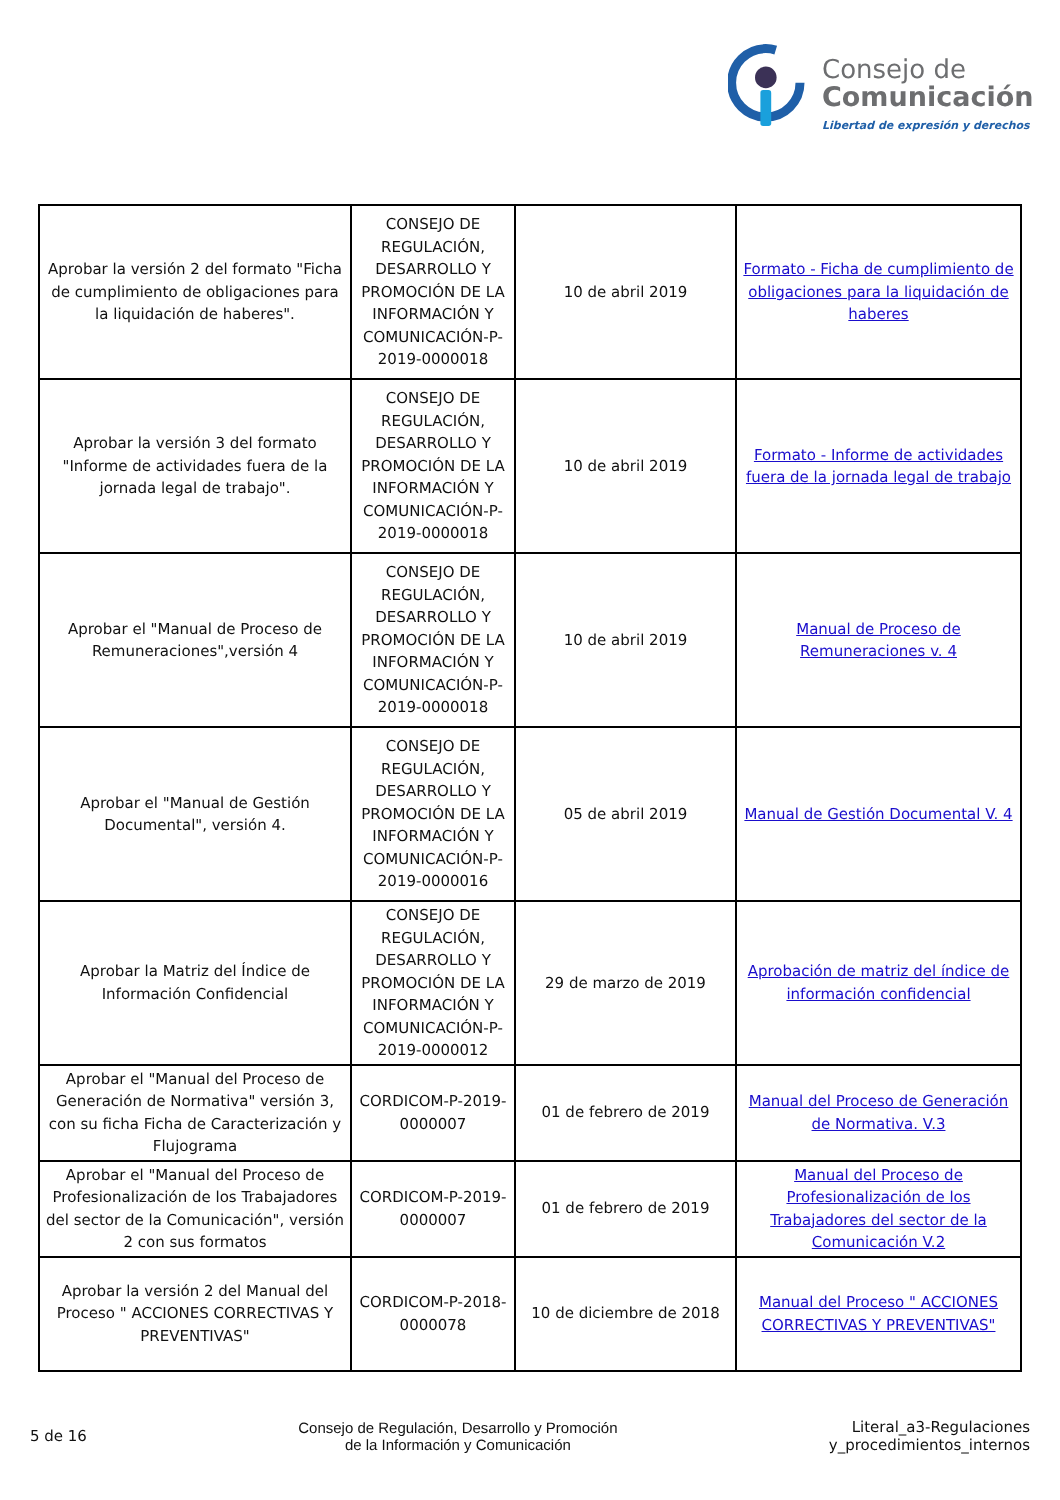Consejo de
Comunicación
Libertad de expresión y derechos
| Aprobar la versión 2 del formato "Ficha de cumplimiento de obligaciones para la liquidación de haberes". | CONSEJO DE REGULACIÓN, DESARROLLO Y PROMOCIÓN DE LA INFORMACIÓN Y COMUNICACIÓN-P-2019-0000018 | 10 de abril 2019 | Formato - Ficha de cumplimiento de obligaciones para la liquidación de haberes |
| Aprobar la versión 3 del formato "Informe de actividades fuera de la jornada legal de trabajo". | CONSEJO DE REGULACIÓN, DESARROLLO Y PROMOCIÓN DE LA INFORMACIÓN Y COMUNICACIÓN-P-2019-0000018 | 10 de abril 2019 | Formato - Informe de actividades fuera de la jornada legal de trabajo |
| Aprobar el "Manual de Proceso de Remuneraciones",versión 4 | CONSEJO DE REGULACIÓN, DESARROLLO Y PROMOCIÓN DE LA INFORMACIÓN Y COMUNICACIÓN-P-2019-0000018 | 10 de abril 2019 | Manual de Proceso de Remuneraciones v. 4 |
| Aprobar el "Manual de Gestión Documental", versión 4. | CONSEJO DE REGULACIÓN, DESARROLLO Y PROMOCIÓN DE LA INFORMACIÓN Y COMUNICACIÓN-P-2019-0000016 | 05 de abril 2019 | Manual de Gestión Documental V. 4 |
| Aprobar la Matriz del Índice de Información Confidencial | CONSEJO DE REGULACIÓN, DESARROLLO Y PROMOCIÓN DE LA INFORMACIÓN Y COMUNICACIÓN-P-2019-0000012 | 29 de marzo de 2019 | Aprobación de matriz del índice de información confidencial |
| Aprobar el "Manual del Proceso de Generación de Normativa" versión 3, con su ficha Ficha de Caracterización y Flujograma | CORDICOM-P-2019-0000007 | 01 de febrero de 2019 | Manual del Proceso de Generación de Normativa. V.3 |
| Aprobar el "Manual del Proceso de Profesionalización de los Trabajadores del sector de la Comunicación", versión 2 con sus formatos | CORDICOM-P-2019-0000007 | 01 de febrero de 2019 | Manual del Proceso de Profesionalización de los Trabajadores del sector de la Comunicación V.2 |
| Aprobar la versión 2 del Manual del Proceso " ACCIONES CORRECTIVAS Y PREVENTIVAS" | CORDICOM-P-2018-0000078 | 10 de diciembre de 2018 | Manual del Proceso " ACCIONES CORRECTIVAS Y PREVENTIVAS" |
5 de 16
Consejo de Regulación, Desarrollo y Promoción
de la Información y Comunicación
Literal_a3-Regulaciones
y_procedimientos_internos